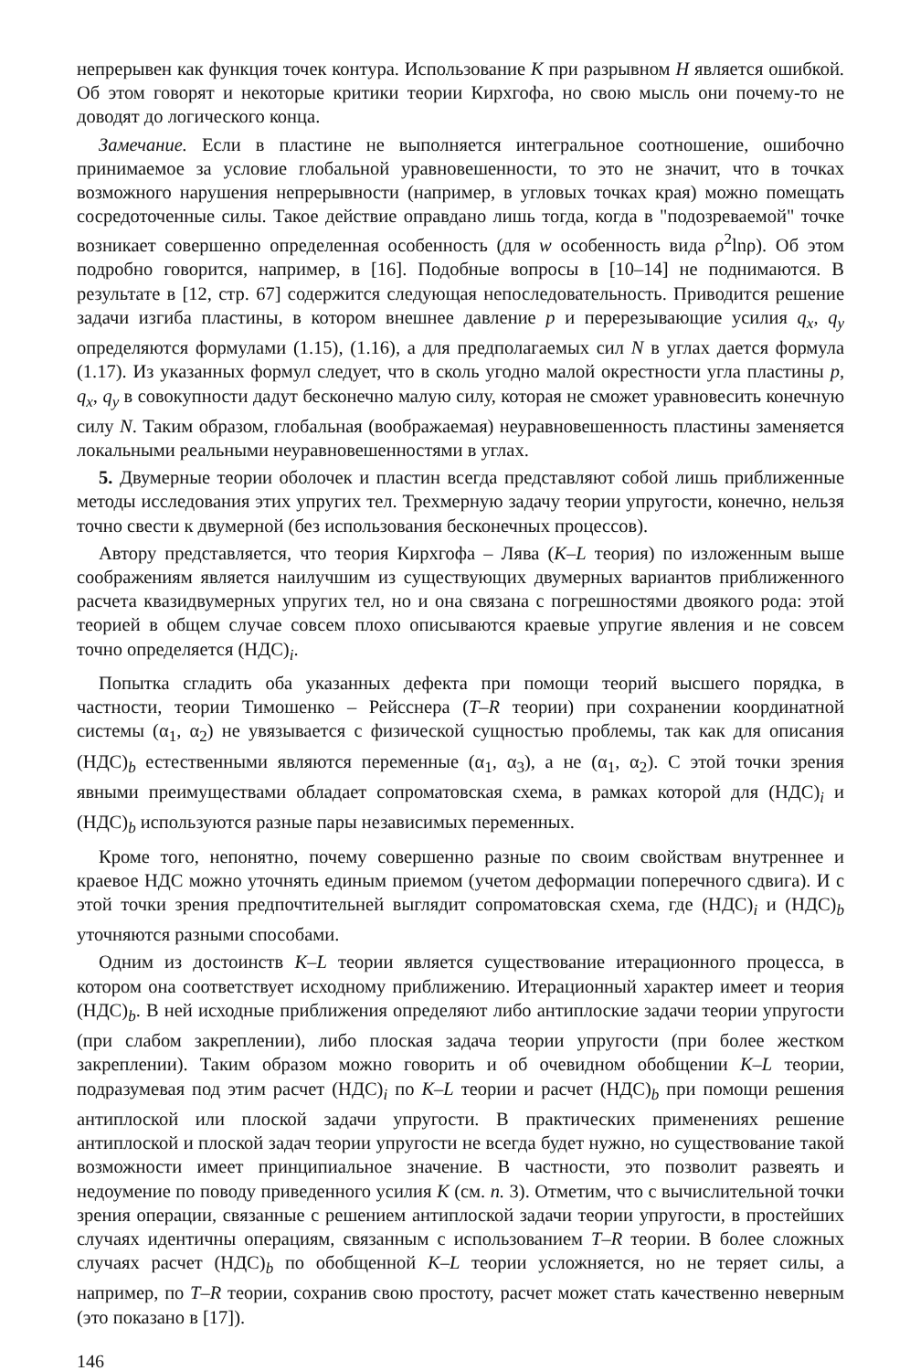непрерывен как функция точек контура. Использование K при разрывном H является ошибкой. Об этом говорят и некоторые критики теории Кирхгофа, но свою мысль они почему-то не доводят до логического конца.
Замечание. Если в пластине не выполняется интегральное соотношение, ошибочно принимаемое за условие глобальной уравновешенности, то это не значит, что в точках возможного нарушения непрерывности (например, в угловых точках края) можно помещать сосредоточенные силы. Такое действие оправдано лишь тогда, когда в "подозреваемой" точке возникает совершенно определенная особенность (для w особенность вида ρ<sup>2</sup>lnρ). Об этом подробно говорится, например, в [16]. Подобные вопросы в [10–14] не поднимаются. В результате в [12, стр. 67] содержится следующая непоследовательность. Приводится решение задачи изгиба пластины, в котором внешнее давление p и перерезывающие усилия q<sub>x</sub>, q<sub>y</sub> определяются формулами (1.15), (1.16), а для предполагаемых сил N в углах дается формула (1.17). Из указанных формул следует, что в сколь угодно малой окрестности угла пластины p, q<sub>x</sub>, q<sub>y</sub> в совокупности дадут бесконечно малую силу, которая не сможет уравновесить конечную силу N. Таким образом, глобальная (воображаемая) неуравновешенность пластины заменяется локальными реальными неуравновешенностями в углах.
5. Двумерные теории оболочек и пластин всегда представляют собой лишь приближенные методы исследования этих упругих тел. Трехмерную задачу теории упругости, конечно, нельзя точно свести к двумерной (без использования бесконечных процессов).
Автору представляется, что теория Кирхгофа – Лява (K–L теория) по изложенным выше соображениям является наилучшим из существующих двумерных вариантов приближенного расчета квазидвумерных упругих тел, но и она связана с погрешностями двоякого рода: этой теорией в общем случае совсем плохо описываются краевые упругие явления и не совсем точно определяется (НДС)<sub>i</sub>.
Попытка сгладить оба указанных дефекта при помощи теорий высшего порядка, в частности, теории Тимошенко – Рейсснера (T–R теории) при сохранении координатной системы (α<sub>1</sub>, α<sub>2</sub>) не увязывается с физической сущностью проблемы, так как для описания (НДС)<sub>b</sub> естественными являются переменные (α<sub>1</sub>, α<sub>3</sub>), а не (α<sub>1</sub>, α<sub>2</sub>). С этой точки зрения явными преимуществами обладает сопроматовская схема, в рамках которой для (НДС)<sub>i</sub> и (НДС)<sub>b</sub> используются разные пары независимых переменных.
Кроме того, непонятно, почему совершенно разные по своим свойствам внутреннее и краевое НДС можно уточнять единым приемом (учетом деформации поперечного сдвига). И с этой точки зрения предпочтительней выглядит сопроматовская схема, где (НДС)<sub>i</sub> и (НДС)<sub>b</sub> уточняются разными способами.
Одним из достоинств K–L теории является существование итерационного процесса, в котором она соответствует исходному приближению. Итерационный характер имеет и теория (НДС)<sub>b</sub>. В ней исходные приближения определяют либо антиплоские задачи теории упругости (при слабом закреплении), либо плоская задача теории упругости (при более жестком закреплении). Таким образом можно говорить и об очевидном обобщении K–L теории, подразумевая под этим расчет (НДС)<sub>i</sub> по K–L теории и расчет (НДС)<sub>b</sub> при помощи решения антиплоской или плоской задачи упругости. В практических применениях решение антиплоской и плоской задач теории упругости не всегда будет нужно, но существование такой возможности имеет принципиальное значение. В частности, это позволит развеять и недоумение по поводу приведенного усилия K (см. п. 3). Отметим, что с вычислительной точки зрения операции, связанные с решением антиплоской задачи теории упругости, в простейших случаях идентичны операциям, связанным с использованием T–R теории. В более сложных случаях расчет (НДС)<sub>b</sub> по обобщенной K–L теории усложняется, но не теряет силы, а например, по T–R теории, сохранив свою простоту, расчет может стать качественно неверным (это показано в [17]).
146